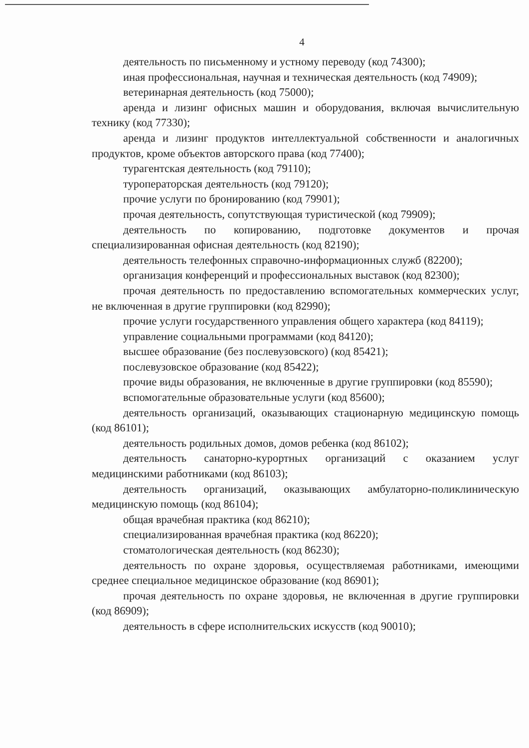4
деятельность по письменному и устному переводу (код 74300);
иная профессиональная, научная и техническая деятельность (код 74909);
ветеринарная деятельность (код 75000);
аренда и лизинг офисных машин и оборудования, включая вычислительную технику (код 77330);
аренда и лизинг продуктов интеллектуальной собственности и аналогичных продуктов, кроме объектов авторского права (код 77400);
турагентская деятельность (код 79110);
туроператорская деятельность (код 79120);
прочие услуги по бронированию (код 79901);
прочая деятельность, сопутствующая туристической (код 79909);
деятельность по копированию, подготовке документов и прочая специализированная офисная деятельность (код 82190);
деятельность телефонных справочно-информационных служб (82200);
организация конференций и профессиональных выставок (код 82300);
прочая деятельность по предоставлению вспомогательных коммерческих услуг, не включенная в другие группировки (код 82990);
прочие услуги государственного управления общего характера (код 84119);
управление социальными программами (код 84120);
высшее образование (без послевузовского) (код 85421);
послевузовское образование (код 85422);
прочие виды образования, не включенные в другие группировки (код 85590);
вспомогательные образовательные услуги (код 85600);
деятельность организаций, оказывающих стационарную медицинскую помощь (код 86101);
деятельность родильных домов, домов ребенка (код 86102);
деятельность санаторно-курортных организаций с оказанием услуг медицинскими работниками (код 86103);
деятельность организаций, оказывающих амбулаторно-поликлиническую медицинскую помощь (код 86104);
общая врачебная практика (код 86210);
специализированная врачебная практика (код 86220);
стоматологическая деятельность (код 86230);
деятельность по охране здоровья, осуществляемая работниками, имеющими среднее специальное медицинское образование (код 86901);
прочая деятельность по охране здоровья, не включенная в другие группировки (код 86909);
деятельность в сфере исполнительских искусств (код 90010);